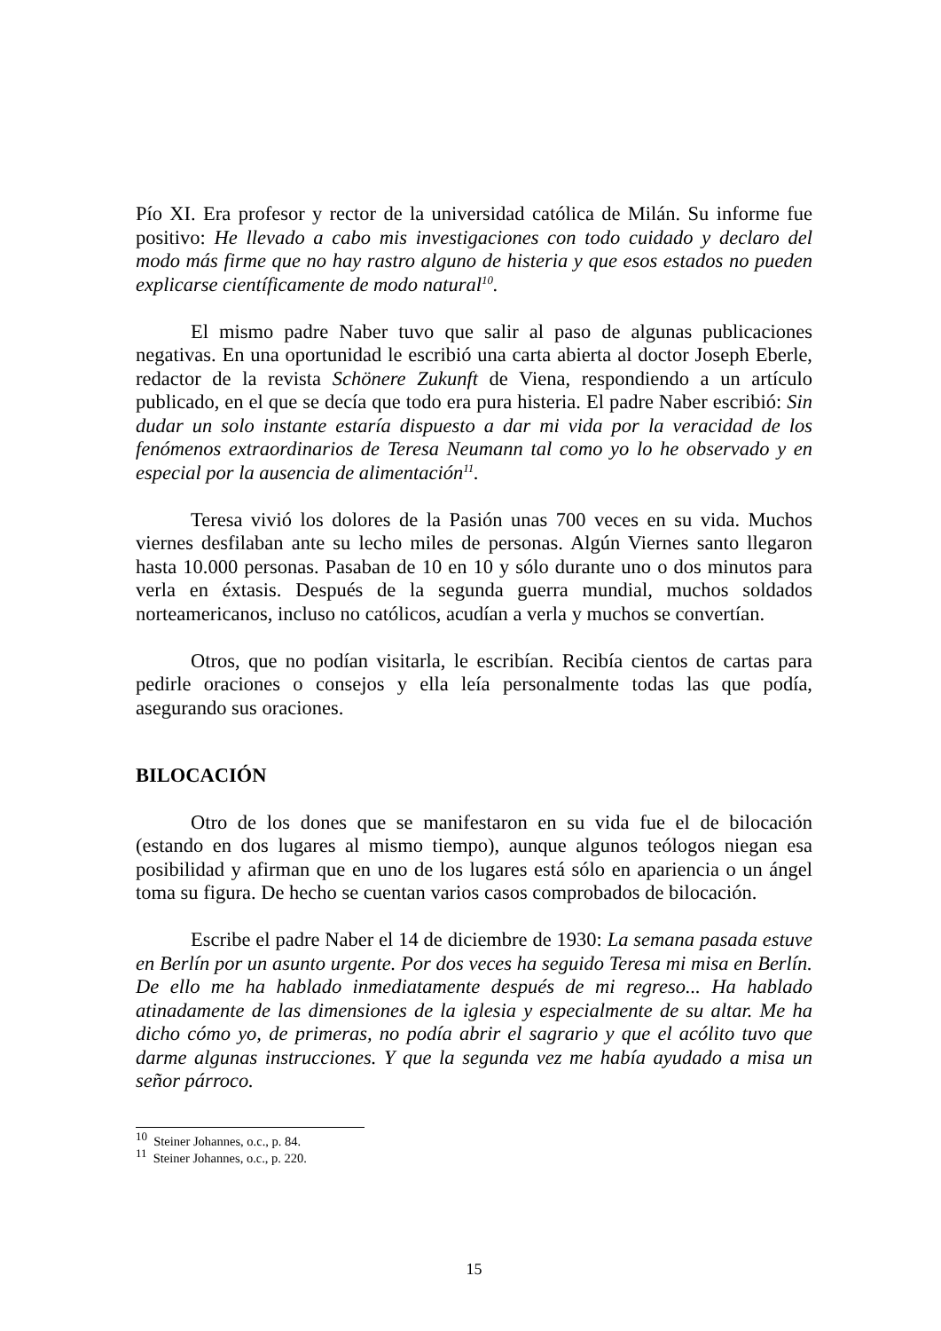Pío XI. Era profesor y rector de la universidad católica de Milán. Su informe fue positivo: He llevado a cabo mis investigaciones con todo cuidado y declaro del modo más firme que no hay rastro alguno de histeria y que esos estados no pueden explicarse científicamente de modo natural<sup>10</sup>.
El mismo padre Naber tuvo que salir al paso de algunas publicaciones negativas. En una oportunidad le escribió una carta abierta al doctor Joseph Eberle, redactor de la revista Schönere Zukunft de Viena, respondiendo a un artículo publicado, en el que se decía que todo era pura histeria. El padre Naber escribió: Sin dudar un solo instante estaría dispuesto a dar mi vida por la veracidad de los fenómenos extraordinarios de Teresa Neumann tal como yo lo he observado y en especial por la ausencia de alimentación<sup>11</sup>.
Teresa vivió los dolores de la Pasión unas 700 veces en su vida. Muchos viernes desfilaban ante su lecho miles de personas. Algún Viernes santo llegaron hasta 10.000 personas. Pasaban de 10 en 10 y sólo durante uno o dos minutos para verla en éxtasis. Después de la segunda guerra mundial, muchos soldados norteamericanos, incluso no católicos, acudían a verla y muchos se convertían.
Otros, que no podían visitarla, le escribían. Recibía cientos de cartas para pedirle oraciones o consejos y ella leía personalmente todas las que podía, asegurando sus oraciones.
BILOCACIÓN
Otro de los dones que se manifestaron en su vida fue el de bilocación (estando en dos lugares al mismo tiempo), aunque algunos teólogos niegan esa posibilidad y afirman que en uno de los lugares está sólo en apariencia o un ángel toma su figura. De hecho se cuentan varios casos comprobados de bilocación.
Escribe el padre Naber el 14 de diciembre de 1930: La semana pasada estuve en Berlín por un asunto urgente. Por dos veces ha seguido Teresa mi misa en Berlín. De ello me ha hablado inmediatamente después de mi regreso... Ha hablado atinadamente de las dimensiones de la iglesia y especialmente de su altar. Me ha dicho cómo yo, de primeras, no podía abrir el sagrario y que el acólito tuvo que darme algunas instrucciones. Y que la segunda vez me había ayudado a misa un señor párroco.
<sup>10</sup> Steiner Johannes, o.c., p. 84.
<sup>11</sup> Steiner Johannes, o.c., p. 220.
15